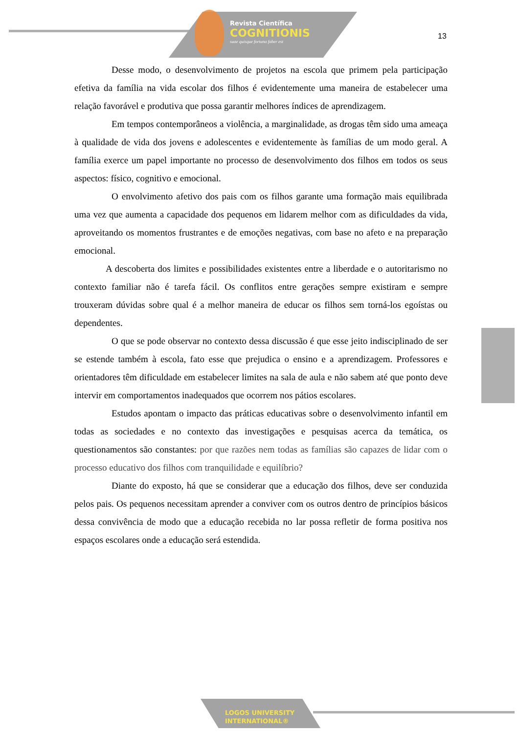Revista Científica
COGNITIONIS
suae quisque fortuna faber est
13
Desse modo, o desenvolvimento de projetos na escola que primem pela participação efetiva da família na vida escolar dos filhos é evidentemente uma maneira de estabelecer uma relação favorável e produtiva que possa garantir melhores índices de aprendizagem.
Em tempos contemporâneos a violência, a marginalidade, as drogas têm sido uma ameaça à qualidade de vida dos jovens e adolescentes e evidentemente às famílias de um modo geral. A família exerce um papel importante no processo de desenvolvimento dos filhos em todos os seus aspectos: físico, cognitivo e emocional.
O envolvimento afetivo dos pais com os filhos garante uma formação mais equilibrada uma vez que aumenta a capacidade dos pequenos em lidarem melhor com as dificuldades da vida, aproveitando os momentos frustrantes e de emoções negativas, com base no afeto e na preparação emocional.
A descoberta dos limites e possibilidades existentes entre a liberdade e o autoritarismo no contexto familiar não é tarefa fácil. Os conflitos entre gerações sempre existiram e sempre trouxeram dúvidas sobre qual é a melhor maneira de educar os filhos sem torná-los egoístas ou dependentes.
O que se pode observar no contexto dessa discussão é que esse jeito indisciplinado de ser se estende também à escola, fato esse que prejudica o ensino e a aprendizagem. Professores e orientadores têm dificuldade em estabelecer limites na sala de aula e não sabem até que ponto deve intervir em comportamentos inadequados que ocorrem nos pátios escolares.
Estudos apontam o impacto das práticas educativas sobre o desenvolvimento infantil em todas as sociedades e no contexto das investigações e pesquisas acerca da temática, os questionamentos são constantes: por que razões nem todas as famílias são capazes de lidar com o processo educativo dos filhos com tranquilidade e equilíbrio?
Diante do exposto, há que se considerar que a educação dos filhos, deve ser conduzida pelos pais. Os pequenos necessitam aprender a conviver com os outros dentro de princípios básicos dessa convivência de modo que a educação recebida no lar possa refletir de forma positiva nos espaços escolares onde a educação será estendida.
LOGOS UNIVERSITY
INTERNATIONAL®